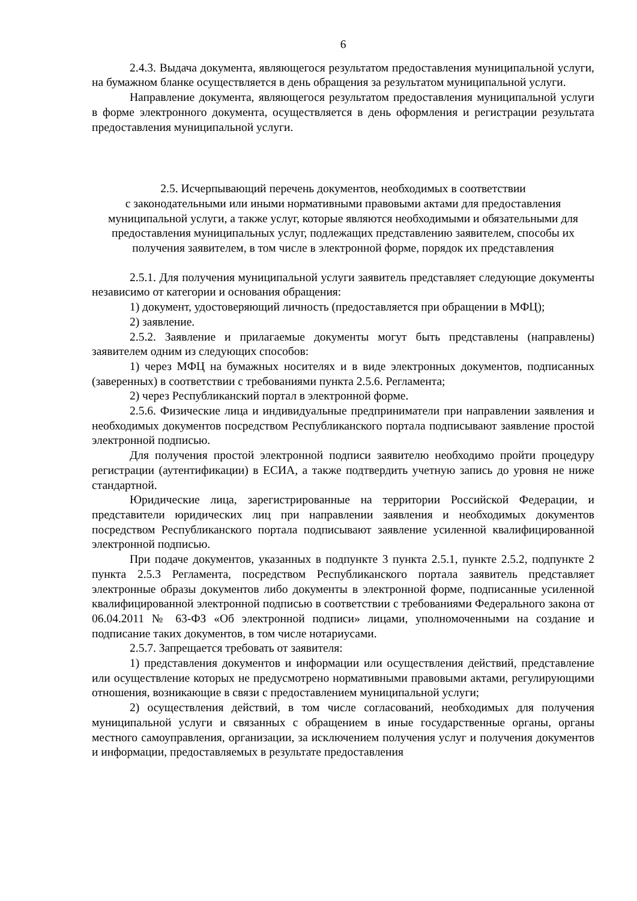6
2.4.3. Выдача документа, являющегося результатом предоставления муниципальной услуги, на бумажном бланке осуществляется в день обращения за результатом муниципальной услуги.
Направление документа, являющегося результатом предоставления муниципальной услуги в форме электронного документа, осуществляется в день оформления и регистрации результата предоставления муниципальной услуги.
2.5. Исчерпывающий перечень документов, необходимых в соответствии
с законодательными или иными нормативными правовыми актами для предоставления муниципальной услуги, а также услуг, которые являются необходимыми и обязательными для предоставления муниципальных услуг, подлежащих представлению заявителем, способы их получения заявителем, в том числе в электронной форме, порядок их представления
2.5.1. Для получения муниципальной услуги заявитель представляет следующие документы независимо от категории и основания обращения:
1) документ, удостоверяющий личность (предоставляется при обращении в МФЦ);
2) заявление.
2.5.2. Заявление и прилагаемые документы могут быть представлены (направлены) заявителем одним из следующих способов:
1) через МФЦ на бумажных носителях и в виде электронных документов, подписанных (заверенных) в соответствии с требованиями пункта 2.5.6. Регламента;
2) через Республиканский портал в электронной форме.
2.5.6. Физические лица и индивидуальные предприниматели при направлении заявления и необходимых документов посредством Республиканского портала подписывают заявление простой электронной подписью.
Для получения простой электронной подписи заявителю необходимо пройти процедуру регистрации (аутентификации) в ЕСИА, а также подтвердить учетную запись до уровня не ниже стандартной.
Юридические лица, зарегистрированные на территории Российской Федерации, и представители юридических лиц при направлении заявления и необходимых документов посредством Республиканского портала подписывают заявление усиленной квалифицированной электронной подписью.
При подаче документов, указанных в подпункте 3 пункта 2.5.1, пункте 2.5.2, подпункте 2 пункта 2.5.3 Регламента, посредством Республиканского портала заявитель представляет электронные образы документов либо документы в электронной форме, подписанные усиленной квалифицированной электронной подписью в соответствии с требованиями Федерального закона от 06.04.2011 № 63-ФЗ «Об электронной подписи» лицами, уполномоченными на создание и подписание таких документов, в том числе нотариусами.
2.5.7. Запрещается требовать от заявителя:
1) представления документов и информации или осуществления действий, представление или осуществление которых не предусмотрено нормативными правовыми актами, регулирующими отношения, возникающие в связи с предоставлением муниципальной услуги;
2) осуществления действий, в том числе согласований, необходимых для получения муниципальной услуги и связанных с обращением в иные государственные органы, органы местного самоуправления, организации, за исключением получения услуг и получения документов и информации, предоставляемых в результате предоставления